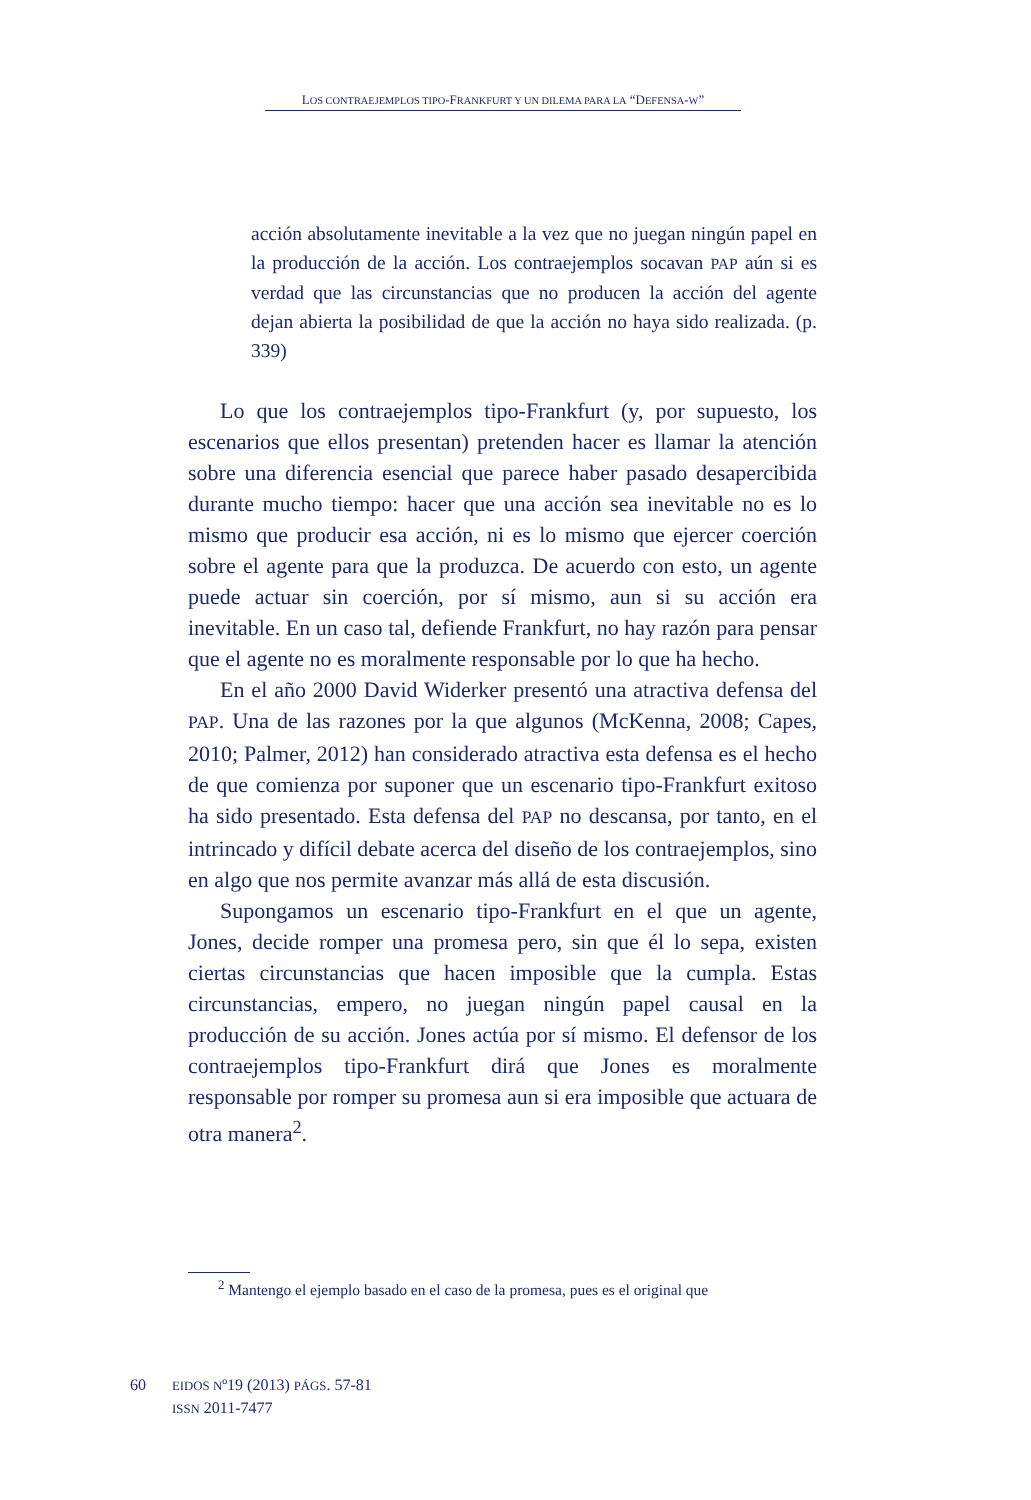LOS CONTRAEJEMPLOS TIPO-FRANKFURT Y UN DILEMA PARA LA “DEFENSA-W”
acción absolutamente inevitable a la vez que no juegan ningún papel en la producción de la acción. Los contraejemplos socavan PAP aún si es verdad que las circunstancias que no producen la acción del agente dejan abierta la posibilidad de que la acción no haya sido realizada. (p. 339)
Lo que los contraejemplos tipo-Frankfurt (y, por supuesto, los escenarios que ellos presentan) pretenden hacer es llamar la atención sobre una diferencia esencial que parece haber pasado desapercibida durante mucho tiempo: hacer que una acción sea inevitable no es lo mismo que producir esa acción, ni es lo mismo que ejercer coerción sobre el agente para que la produzca. De acuerdo con esto, un agente puede actuar sin coerción, por sí mismo, aun si su acción era inevitable. En un caso tal, defiende Frankfurt, no hay razón para pensar que el agente no es moralmente responsable por lo que ha hecho.
En el año 2000 David Widerker presentó una atractiva defensa del PAP. Una de las razones por la que algunos (McKenna, 2008; Capes, 2010; Palmer, 2012) han considerado atractiva esta defensa es el hecho de que comienza por suponer que un escenario tipo-Frankfurt exitoso ha sido presentado. Esta defensa del PAP no descansa, por tanto, en el intrincado y difícil debate acerca del diseño de los contraejemplos, sino en algo que nos permite avanzar más allá de esta discusión.
Supongamos un escenario tipo-Frankfurt en el que un agente, Jones, decide romper una promesa pero, sin que él lo sepa, existen ciertas circunstancias que hacen imposible que la cumpla. Estas circunstancias, empero, no juegan ningún papel causal en la producción de su acción. Jones actúa por sí mismo. El defensor de los contraejemplos tipo-Frankfurt dirá que Jones es moralmente responsable por romper su promesa aun si era imposible que actuara de otra manera<sup>2</sup>.
<sup>2</sup> Mantengo el ejemplo basado en el caso de la promesa, pues es el original que
60
EIDOS Nº19 (2013) PÁGS. 57-81
ISSN 2011-7477